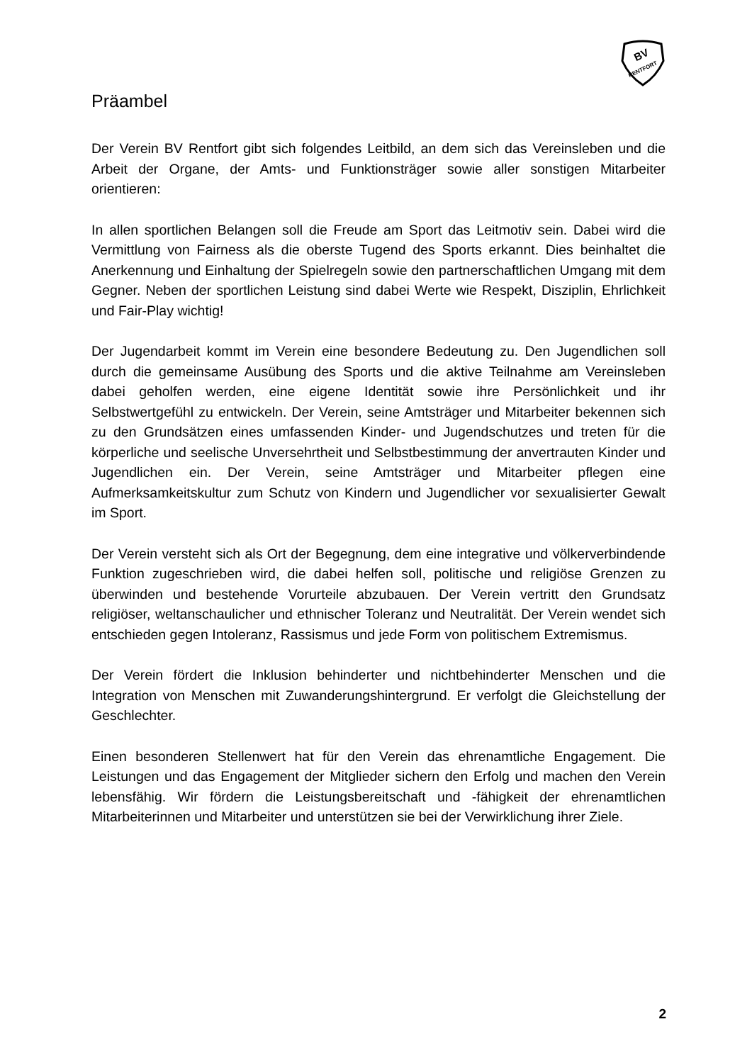BV
RENTFORT
Präambel
Der Verein BV Rentfort gibt sich folgendes Leitbild, an dem sich das Vereinsleben und die Arbeit der Organe, der Amts- und Funktionsträger sowie aller sonstigen Mitarbeiter orientieren:
In allen sportlichen Belangen soll die Freude am Sport das Leitmotiv sein. Dabei wird die Vermittlung von Fairness als die oberste Tugend des Sports erkannt. Dies beinhaltet die Anerkennung und Einhaltung der Spielregeln sowie den partnerschaftlichen Umgang mit dem Gegner. Neben der sportlichen Leistung sind dabei Werte wie Respekt, Disziplin, Ehrlichkeit und Fair-Play wichtig!
Der Jugendarbeit kommt im Verein eine besondere Bedeutung zu. Den Jugendlichen soll durch die gemeinsame Ausübung des Sports und die aktive Teilnahme am Vereinsleben dabei geholfen werden, eine eigene Identität sowie ihre Persönlichkeit und ihr Selbstwertgefühl zu entwickeln. Der Verein, seine Amtsträger und Mitarbeiter bekennen sich zu den Grundsätzen eines umfassenden Kinder- und Jugendschutzes und treten für die körperliche und seelische Unversehrtheit und Selbstbestimmung der anvertrauten Kinder und Jugendlichen ein. Der Verein, seine Amtsträger und Mitarbeiter pflegen eine Aufmerksamkeitskultur zum Schutz von Kindern und Jugendlicher vor sexualisierter Gewalt im Sport.
Der Verein versteht sich als Ort der Begegnung, dem eine integrative und völkerverbindende Funktion zugeschrieben wird, die dabei helfen soll, politische und religiöse Grenzen zu überwinden und bestehende Vorurteile abzubauen. Der Verein vertritt den Grundsatz religiöser, weltanschaulicher und ethnischer Toleranz und Neutralität. Der Verein wendet sich entschieden gegen Intoleranz, Rassismus und jede Form von politischem Extremismus.
Der Verein fördert die Inklusion behinderter und nichtbehinderter Menschen und die Integration von Menschen mit Zuwanderungshintergrund. Er verfolgt die Gleichstellung der Geschlechter.
Einen besonderen Stellenwert hat für den Verein das ehrenamtliche Engagement. Die Leistungen und das Engagement der Mitglieder sichern den Erfolg und machen den Verein lebensfähig. Wir fördern die Leistungsbereitschaft und -fähigkeit der ehrenamtlichen Mitarbeiterinnen und Mitarbeiter und unterstützen sie bei der Verwirklichung ihrer Ziele.
2